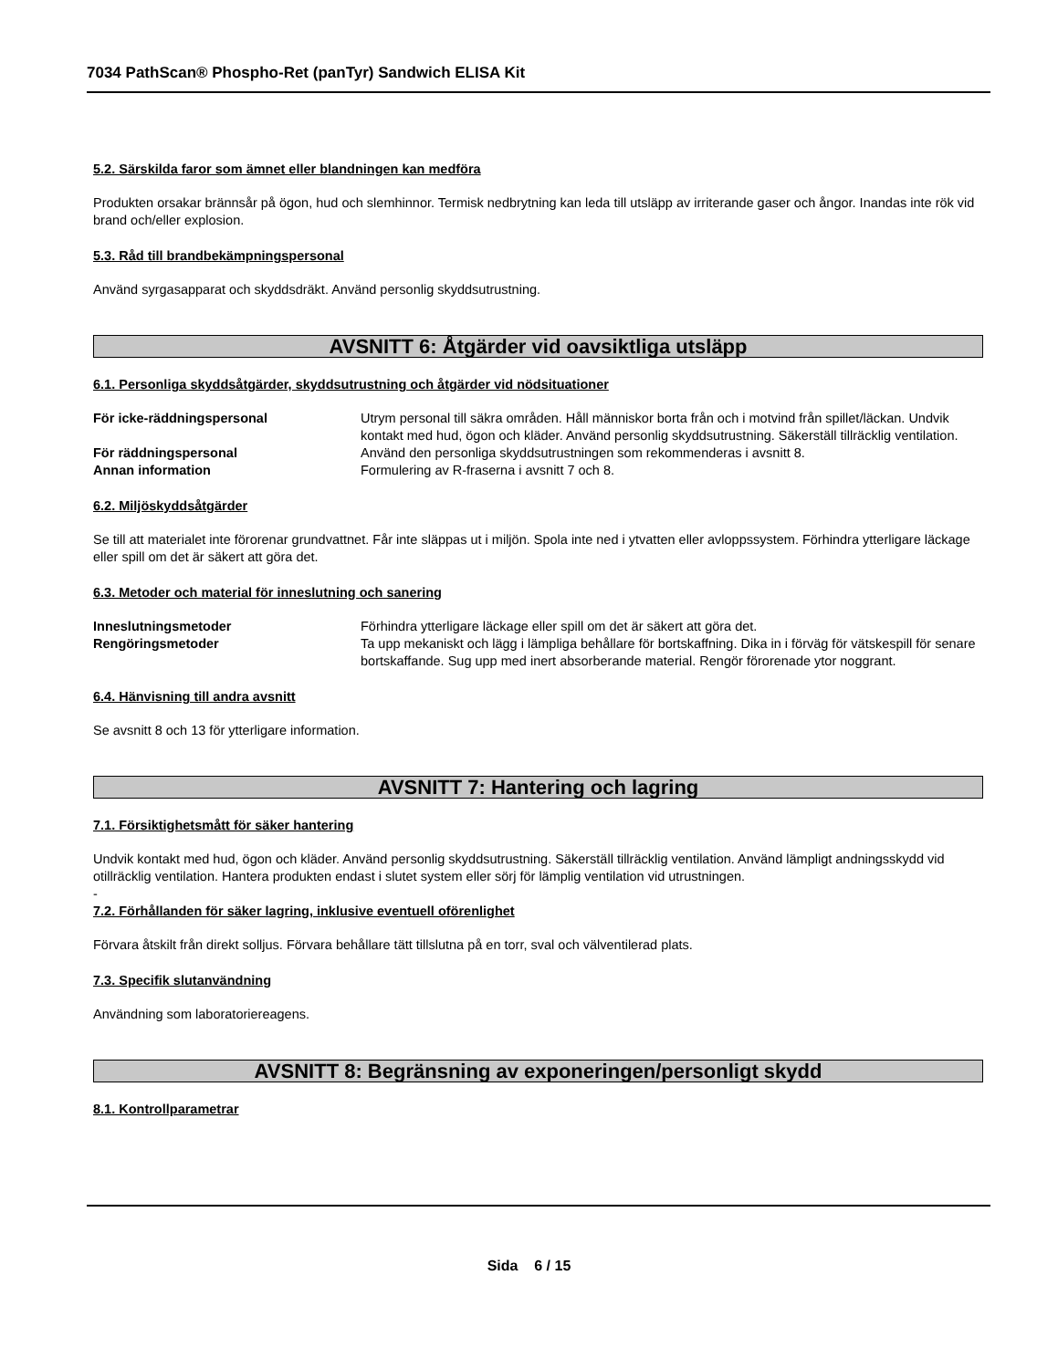7034 PathScan® Phospho-Ret (panTyr) Sandwich ELISA Kit
5.2. Särskilda faror som ämnet eller blandningen kan medföra
Produkten orsakar brännsår på ögon, hud och slemhinnor. Termisk nedbrytning kan leda till utsläpp av irriterande gaser och ångor. Inandas inte rök vid brand och/eller explosion.
5.3. Råd till brandbekämpningspersonal
Använd syrgasapparat och skyddsdräkt. Använd personlig skyddsutrustning.
AVSNITT 6: Åtgärder vid oavsiktliga utsläpp
6.1. Personliga skyddsåtgärder, skyddsutrustning och åtgärder vid nödsituationer
| För icke-räddningspersonal | Utrym personal till säkra områden. Håll människor borta från och i motvind från spillet/läckan. Undvik kontakt med hud, ögon och kläder. Använd personlig skyddsutrustning. Säkerställ tillräcklig ventilation. |
| För räddningspersonal | Använd den personliga skyddsutrustningen som rekommenderas i avsnitt 8. |
| Annan information | Formulering av R-fraserna i avsnitt 7 och 8. |
6.2. Miljöskyddsåtgärder
Se till att materialet inte förorenar grundvattnet. Får inte släppas ut i miljön. Spola inte ned i ytvatten eller avloppssystem. Förhindra ytterligare läckage eller spill om det är säkert att göra det.
6.3. Metoder och material för inneslutning och sanering
| Inneslutningsmetoder | Förhindra ytterligare läckage eller spill om det är säkert att göra det. |
| Rengöringsmetoder | Ta upp mekaniskt och lägg i lämpliga behållare för bortskaffning. Dika in i förväg för vätskespill för senare bortskaffande. Sug upp med inert absorberande material. Rengör förorenade ytor noggrant. |
6.4. Hänvisning till andra avsnitt
Se avsnitt 8 och 13 för ytterligare information.
AVSNITT 7: Hantering och lagring
7.1. Försiktighetsmått för säker hantering
Undvik kontakt med hud, ögon och kläder. Använd personlig skyddsutrustning. Säkerställ tillräcklig ventilation. Använd lämpligt andningsskydd vid otillräcklig ventilation. Hantera produkten endast i slutet system eller sörj för lämplig ventilation vid utrustningen.
-
7.2. Förhållanden för säker lagring, inklusive eventuell oförenlighet
Förvara åtskilt från direkt solljus. Förvara behållare tätt tillslutna på en torr, sval och välventilerad plats.
7.3. Specifik slutanvändning
Användning som laboratoriereagens.
AVSNITT 8: Begränsning av exponeringen/personligt skydd
8.1. Kontrollparametrar
Sida 6 / 15